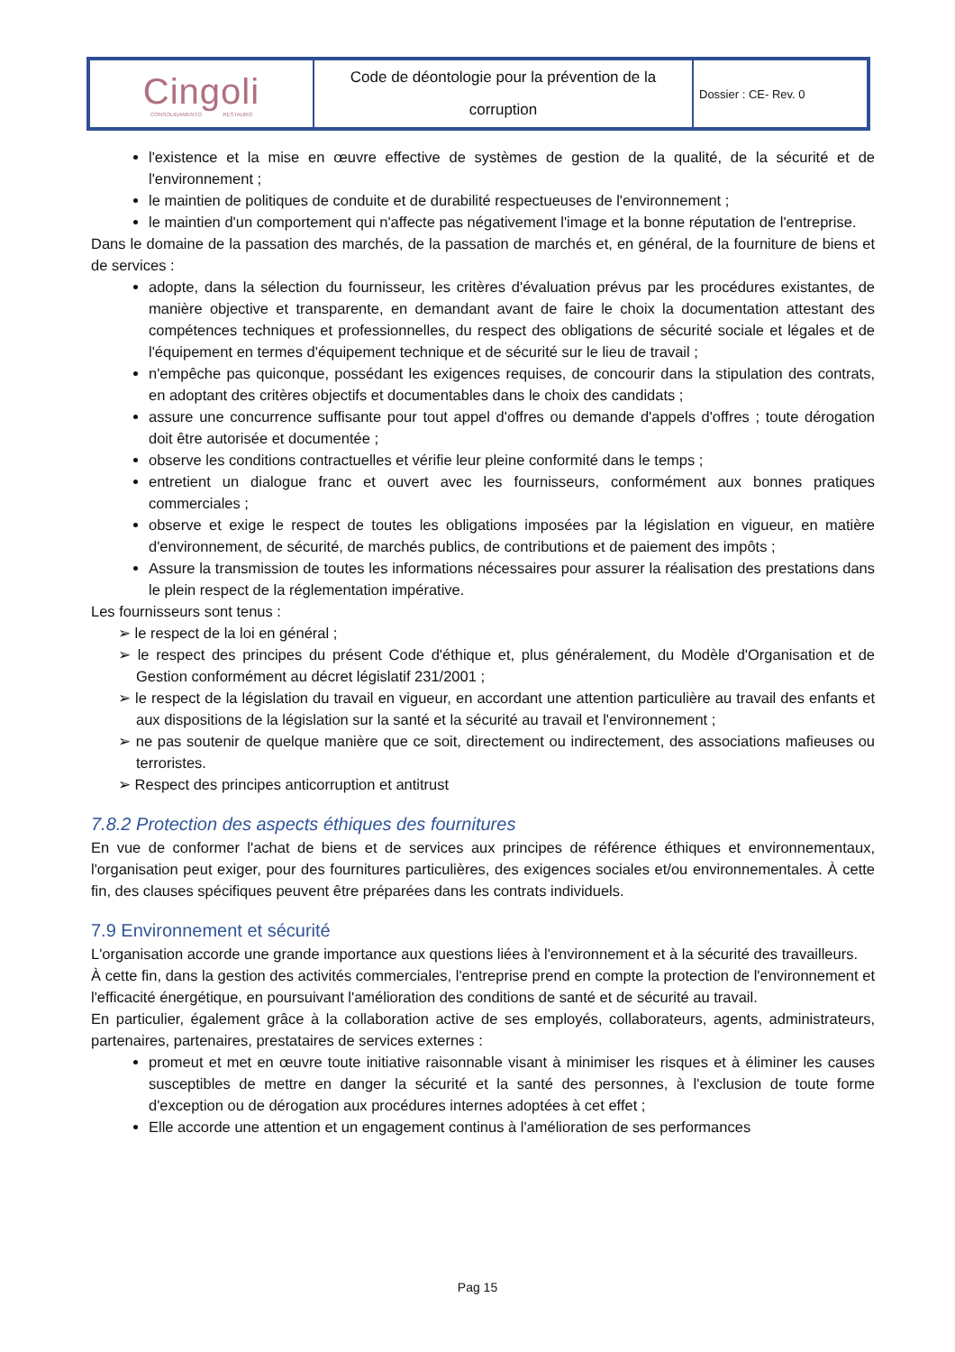| Cingoli CONSOLIDAMENTO RESTAURO | Code de déontologie pour la prévention de la corruption | Dossier : CE- Rev. 0 |
l'existence et la mise en œuvre effective de systèmes de gestion de la qualité, de la sécurité et de l'environnement ;
le maintien de politiques de conduite et de durabilité respectueuses de l'environnement ;
le maintien d'un comportement qui n'affecte pas négativement l'image et la bonne réputation de l'entreprise.
Dans le domaine de la passation des marchés, de la passation de marchés et, en général, de la fourniture de biens et de services :
adopte, dans la sélection du fournisseur, les critères d'évaluation prévus par les procédures existantes, de manière objective et transparente, en demandant avant de faire le choix la documentation attestant des compétences techniques et professionnelles, du respect des obligations de sécurité sociale et légales et de l'équipement en termes d'équipement technique et de sécurité sur le lieu de travail ;
n'empêche pas quiconque, possédant les exigences requises, de concourir dans la stipulation des contrats, en adoptant des critères objectifs et documentables dans le choix des candidats ;
assure une concurrence suffisante pour tout appel d'offres ou demande d'appels d'offres ; toute dérogation doit être autorisée et documentée ;
observe les conditions contractuelles et vérifie leur pleine conformité dans le temps ;
entretient un dialogue franc et ouvert avec les fournisseurs, conformément aux bonnes pratiques commerciales ;
observe et exige le respect de toutes les obligations imposées par la législation en vigueur, en matière d'environnement, de sécurité, de marchés publics, de contributions et de paiement des impôts ;
Assure la transmission de toutes les informations nécessaires pour assurer la réalisation des prestations dans le plein respect de la réglementation impérative.
Les fournisseurs sont tenus :
➢ le respect de la loi en général ;
➢ le respect des principes du présent Code d'éthique et, plus généralement, du Modèle d'Organisation et de Gestion conformément au décret législatif 231/2001 ;
➢ le respect de la législation du travail en vigueur, en accordant une attention particulière au travail des enfants et aux dispositions de la législation sur la santé et la sécurité au travail et l'environnement ;
➢ ne pas soutenir de quelque manière que ce soit, directement ou indirectement, des associations mafieuses ou terroristes.
➢ Respect des principes anticorruption et antitrust
7.8.2 Protection des aspects éthiques des fournitures
En vue de conformer l'achat de biens et de services aux principes de référence éthiques et environnementaux, l'organisation peut exiger, pour des fournitures particulières, des exigences sociales et/ou environnementales. À cette fin, des clauses spécifiques peuvent être préparées dans les contrats individuels.
7.9 Environnement et sécurité
L'organisation accorde une grande importance aux questions liées à l'environnement et à la sécurité des travailleurs.
À cette fin, dans la gestion des activités commerciales, l'entreprise prend en compte la protection de l'environnement et l'efficacité énergétique, en poursuivant l'amélioration des conditions de santé et de sécurité au travail.
En particulier, également grâce à la collaboration active de ses employés, collaborateurs, agents, administrateurs, partenaires, partenaires, prestataires de services externes :
promeut et met en œuvre toute initiative raisonnable visant à minimiser les risques et à éliminer les causes susceptibles de mettre en danger la sécurité et la santé des personnes, à l'exclusion de toute forme d'exception ou de dérogation aux procédures internes adoptées à cet effet ;
Elle accorde une attention et un engagement continus à l'amélioration de ses performances
Pag 15